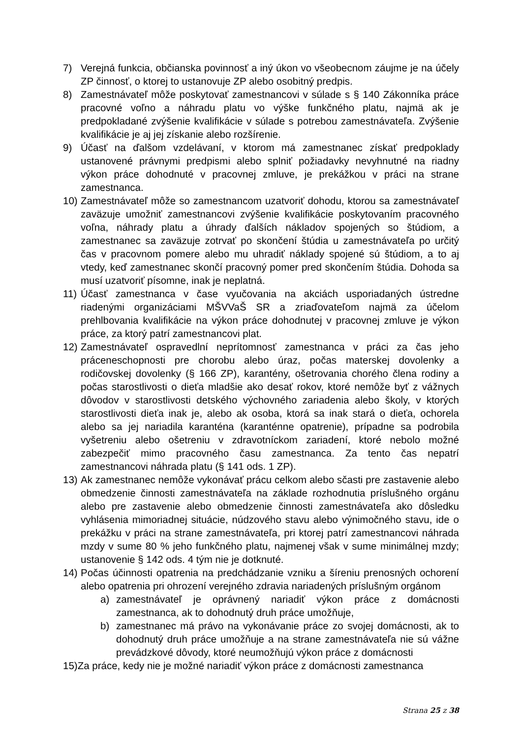7) Verejná funkcia, občianska povinnosť a iný úkon vo všeobecnom záujme je na účely ZP činnosť, o ktorej to ustanovuje ZP alebo osobitný predpis.
8) Zamestnávateľ môže poskytovať zamestnancovi v súlade s § 140 Zákonníka práce pracovné voľno a náhradu platu vo výške funkčného platu, najmä ak je predpokladané zvýšenie kvalifikácie v súlade s potrebou zamestnávateľa. Zvýšenie kvalifikácie je aj jej získanie alebo rozšírenie.
9) Účasť na ďalšom vzdelávaní, v ktorom má zamestnanec získať predpoklady ustanovené právnymi predpismi alebo splniť požiadavky nevyhnutné na riadny výkon práce dohodnuté v pracovnej zmluve, je prekážkou v práci na strane zamestnanca.
10) Zamestnávateľ môže so zamestnancom uzatvoriť dohodu, ktorou sa zamestnávateľ zaväzuje umožniť zamestnancovi zvýšenie kvalifikácie poskytovaním pracovného voľna, náhrady platu a úhrady ďalších nákladov spojených so štúdiom, a zamestnanec sa zaväzuje zotrvať po skončení štúdia u zamestnávateľa po určitý čas v pracovnom pomere alebo mu uhradiť náklady spojené sú štúdiom, a to aj vtedy, keď zamestnanec skončí pracovný pomer pred skončením štúdia. Dohoda sa musí uzatvoriť písomne, inak je neplatná.
11) Účasť zamestnanca v čase vyučovania na akciách usporiadaných ústredne riadenými organizáciami MŠVVaŠ SR a zriaďovateľom najmä za účelom prehlbovania kvalifikácie na výkon práce dohodnutej v pracovnej zmluve je výkon práce, za ktorý patrí zamestnancovi plat.
12) Zamestnávateľ ospravedlní neprítomnosť zamestnanca v práci za čas jeho práceneschopnosti pre chorobu alebo úraz, počas materskej dovolenky a rodičovskej dovolenky (§ 166 ZP), karantény, ošetrovania chorého člena rodiny a počas starostlivosti o dieťa mladšie ako desať rokov, ktoré nemôže byť z vážnych dôvodov v starostlivosti detského výchovného zariadenia alebo školy, v ktorých starostlivosti dieťa inak je, alebo ak osoba, ktorá sa inak stará o dieťa, ochorela alebo sa jej nariadila karanténa (karanténne opatrenie), prípadne sa podrobila vyšetreniu alebo ošetreniu v zdravotníckom zariadení, ktoré nebolo možné zabezpečiť mimo pracovného času zamestnanca. Za tento čas nepatrí zamestnancovi náhrada platu (§ 141 ods. 1 ZP).
13) Ak zamestnanec nemôže vykonávať prácu celkom alebo sčasti pre zastavenie alebo obmedzenie činnosti zamestnávateľa na základe rozhodnutia príslušného orgánu alebo pre zastavenie alebo obmedzenie činnosti zamestnávateľa ako dôsledku vyhlásenia mimoriadnej situácie, núdzového stavu alebo výnimočného stavu, ide o prekážku v práci na strane zamestnávateľa, pri ktorej patrí zamestnancovi náhrada mzdy v sume 80 % jeho funkčného platu, najmenej však v sume minimálnej mzdy; ustanovenie § 142 ods. 4 tým nie je dotknuté.
14) Počas účinnosti opatrenia na predchádzanie vzniku a šíreniu prenosných ochorení alebo opatrenia pri ohrození verejného zdravia nariadených príslušným orgánom
a) zamestnávateľ je oprávnený nariadiť výkon práce z domácnosti zamestnanca, ak to dohodnutý druh práce umožňuje,
b) zamestnanec má právo na vykonávanie práce zo svojej domácnosti, ak to dohodnutý druh práce umožňuje a na strane zamestnávateľa nie sú vážne prevádzkové dôvody, ktoré neumožňujú výkon práce z domácnosti
15)Za práce, kedy nie je možné nariadiť výkon práce z domácnosti zamestnanca
Strana 25 z 38